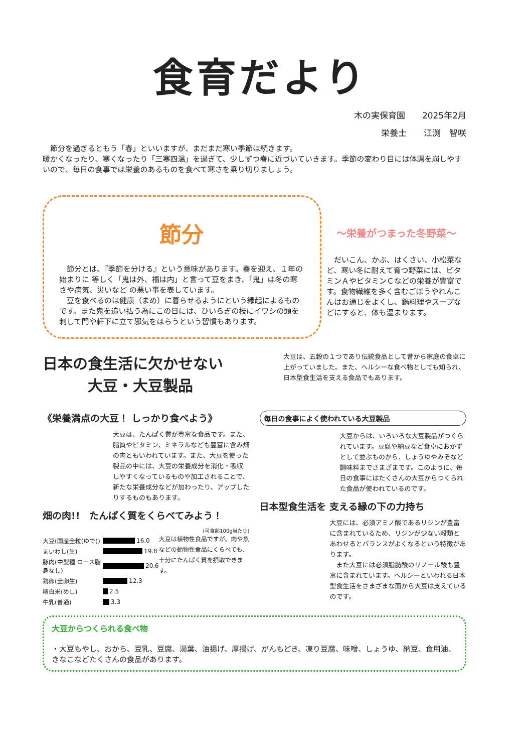食育だより
木の実保育園　　2025年2月
栄養士　　江渕　智咲
　節分を過ぎるともう「春」といいますが、まだまだ寒い季節は続きます。
暖かくなったり、寒くなったり「三寒四温」を過ぎて、少しずつ春に近づいていきます。季節の変わり目には体調を崩しやすいので、毎日の食事では栄養のあるものを食べて寒さを乗り切りましょう。
節分
　節分とは、『季節を分ける』という意味があります。春を迎え、１年の始まりに 等しく「鬼は外、福は内」と言って豆をまき、「鬼」は冬の寒さや病気、災いなど の悪い事を表しています。
　豆を食べるのは健康（まめ）に暮らせるようにという縁起によるものです。また鬼を追い払う為にこの日には、ひいらぎの枝にイワシの頭を刺して門や軒下に立て邪気をはらうという習慣もあります。
～栄養がつまった冬野菜～
　だいこん、かぶ、はくさい、小松菜など、寒い冬に耐えて育つ野菜には、ビタミンＡやビタミンＣなどの栄養が豊富です。食物繊維を多く含むごぼうやれんこんはお通じをよくし、鍋料理やスープなどにすると、体も温まります。
日本の食生活に欠かせない
　　　大豆・大豆製品
大豆は、五穀の１つであり伝統食品として昔から家庭の食卓に上がっていました。また、ヘルシーな食べ物としても知られ、日本型食生活を支える食品でもあります。
《栄養満点の大豆！ しっかり食べよう》
大豆は、たんぱく質が豊富な食品です。また、脂質やビタミン、ミネラルなども豊富に含み畑の肉ともいわれています。また、大豆を使った製品の中には、大豆の栄養成分を消化・吸収しやすくなっているものや加工されることで、新たな栄養成分などが加わったり、アップしたりするものもあります。
畑の肉!!　たんぱく質をくらべてみよう！
(可食部100g当たり)
大豆(国産全粒(ゆで)) 16.0
まいわし(生) 19.8
豚肉(中型種 ロース脂身なし) 20.6
鶏卵(全卵生) 12.3
精白米(めし) 2.5
牛乳(普通) 3.3
大豆は植物性食品ですが、肉や魚などの動物性食品にくらべても、十分にたんぱく質を摂取できます。
毎日の食事によく使われている大豆製品
大豆からは、いろいろな大豆製品がつくられています。豆腐や納豆など食卓におかずとして並ぶものから、しょうゆやみそなど調味料までさまざまです。このように、毎日の食事にはたくさんの大豆からつくられた食品が使われているのです。
日本型食生活を 支える縁の下の力持ち
大豆には、必須アミノ酸であるリジンが豊富に含まれているため、リジンが少ない穀類とあわせるとバランスがよくなるという特徴があります。
　また大豆には必須脂肪酸のリノール酸も豊富に含まれています。ヘルシーといわれる日本型食生活をさまざまな面から大豆は支えているのです。
大豆からつくられる食べ物
・大豆もやし、おから、豆乳、豆腐、湯葉、油揚げ、厚揚げ、がんもどき、凍り豆腐、味噌、しょうゆ、納豆、食用油、きなこなどたくさんの食品があります。